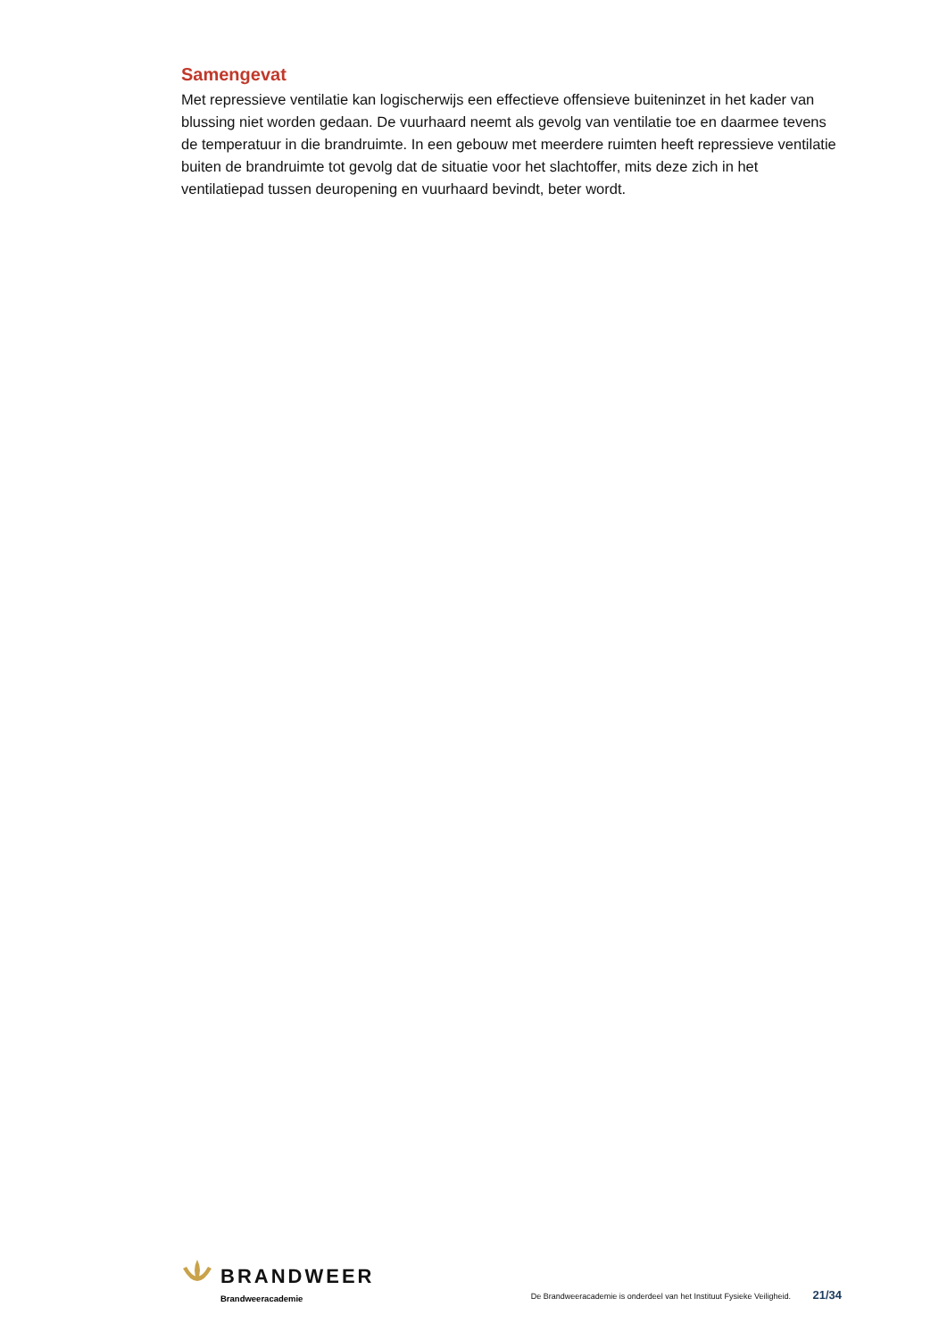Samengevat
Met repressieve ventilatie kan logischerwijs een effectieve offensieve buiteninzet in het kader van blussing niet worden gedaan. De vuurhaard neemt als gevolg van ventilatie toe en daarmee tevens de temperatuur in die brandruimte. In een gebouw met meerdere ruimten heeft repressieve ventilatie buiten de brandruimte tot gevolg dat de situatie voor het slachtoffer, mits deze zich in het ventilatiepad tussen deuropening en vuurhaard bevindt, beter wordt.
BRANDWEER
Brandweeracademie
De Brandweeracademie is onderdeel van het Instituut Fysieke Veiligheid. 21/34